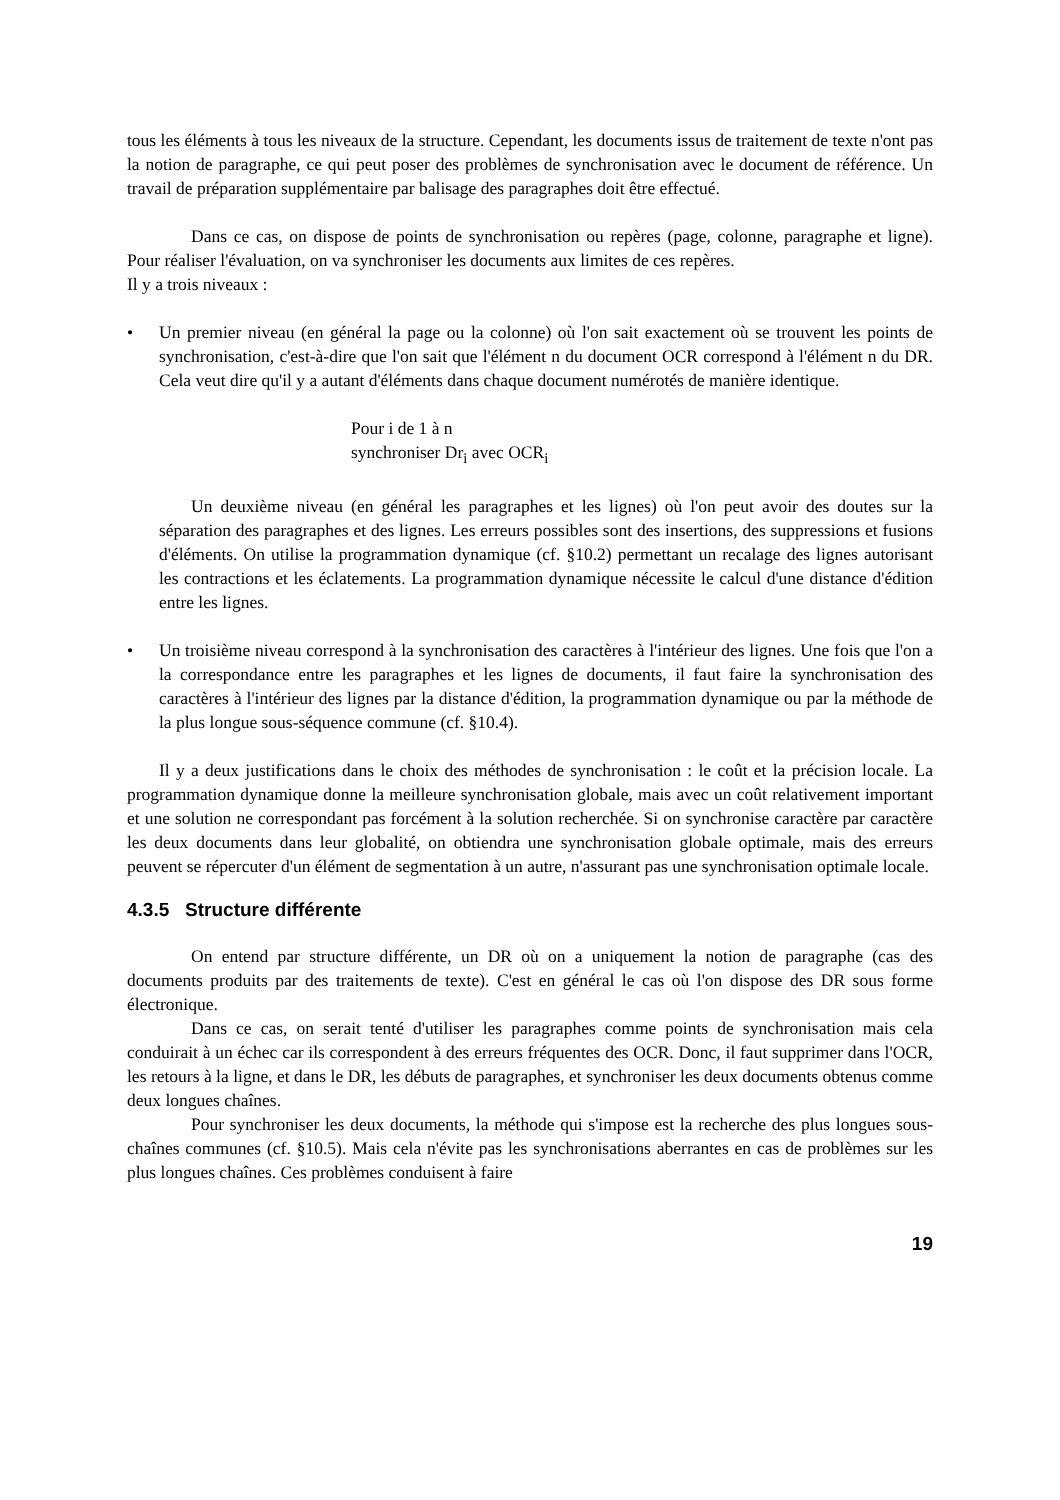tous les éléments à tous les niveaux de la structure. Cependant, les documents issus de traitement de texte n'ont pas la notion de paragraphe, ce qui peut poser des problèmes de synchronisation avec le document de référence. Un travail de préparation supplémentaire par balisage des paragraphes doit être effectué.
Dans ce cas, on dispose de points de synchronisation ou repères (page, colonne, paragraphe et ligne). Pour réaliser l'évaluation, on va synchroniser les documents aux limites de ces repères.
Il y a trois niveaux :
• Un premier niveau (en général la page ou la colonne) où l'on sait exactement où se trouvent les points de synchronisation, c'est-à-dire que l'on sait que l'élément n du document OCR correspond à l'élément n du DR. Cela veut dire qu'il y a autant d'éléments dans chaque document numérotés de manière identique.
Pour i de 1 à n
synchroniser Dr<sub>i</sub> avec OCR<sub>i</sub>
Un deuxième niveau (en général les paragraphes et les lignes) où l'on peut avoir des doutes sur la séparation des paragraphes et des lignes. Les erreurs possibles sont des insertions, des suppressions et fusions d'éléments. On utilise la programmation dynamique (cf. §10.2) permettant un recalage des lignes autorisant les contractions et les éclatements. La programmation dynamique nécessite le calcul d'une distance d'édition entre les lignes.
• Un troisième niveau correspond à la synchronisation des caractères à l'intérieur des lignes. Une fois que l'on a la correspondance entre les paragraphes et les lignes de documents, il faut faire la synchronisation des caractères à l'intérieur des lignes par la distance d'édition, la programmation dynamique ou par la méthode de la plus longue sous-séquence commune (cf. §10.4).
Il y a deux justifications dans le choix des méthodes de synchronisation : le coût et la précision locale. La programmation dynamique donne la meilleure synchronisation globale, mais avec un coût relativement important et une solution ne correspondant pas forcément à la solution recherchée. Si on synchronise caractère par caractère les deux documents dans leur globalité, on obtiendra une synchronisation globale optimale, mais des erreurs peuvent se répercuter d'un élément de segmentation à un autre, n'assurant pas une synchronisation optimale locale.
4.3.5 Structure différente
On entend par structure différente, un DR où on a uniquement la notion de paragraphe (cas des documents produits par des traitements de texte). C'est en général le cas où l'on dispose des DR sous forme électronique.
Dans ce cas, on serait tenté d'utiliser les paragraphes comme points de synchronisation mais cela conduirait à un échec car ils correspondent à des erreurs fréquentes des OCR. Donc, il faut supprimer dans l'OCR, les retours à la ligne, et dans le DR, les débuts de paragraphes, et synchroniser les deux documents obtenus comme deux longues chaînes.
Pour synchroniser les deux documents, la méthode qui s'impose est la recherche des plus longues sous-chaînes communes (cf. §10.5). Mais cela n'évite pas les synchronisations aberrantes en cas de problèmes sur les plus longues chaînes. Ces problèmes conduisent à faire
19